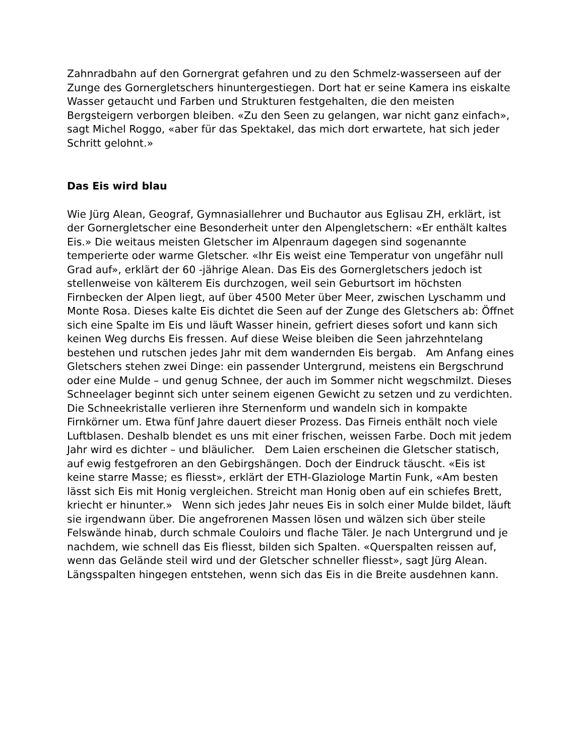Zahnradbahn auf den Gornergrat gefahren und zu den Schmelz-wasserseen auf der Zunge des Gornergletschers hinuntergestiegen. Dort hat er seine Kamera ins eiskalte Wasser getaucht und Farben und Strukturen festgehalten, die den meisten Bergsteigern verborgen bleiben. «Zu den Seen zu gelangen, war nicht ganz einfach», sagt Michel Roggo, «aber für das Spektakel, das mich dort erwartete, hat sich jeder Schritt gelohnt.»
Das Eis wird blau
Wie Jürg Alean, Geograf, Gymnasiallehrer und Buchautor aus Eglisau ZH, erklärt, ist der Gornergletscher eine Besonderheit unter den Alpengletschern: «Er enthält kaltes Eis.» Die weitaus meisten Gletscher im Alpenraum dagegen sind sogenannte temperierte oder warme Gletscher. «Ihr Eis weist eine Temperatur von ungefähr null Grad auf», erklärt der 60 -jährige Alean. Das Eis des Gornergletschers jedoch ist stellenweise von kälterem Eis durchzogen, weil sein Geburtsort im höchsten Firnbecken der Alpen liegt, auf über 4500 Meter über Meer, zwischen Lyschamm und Monte Rosa. Dieses kalte Eis dichtet die Seen auf der Zunge des Gletschers ab: Öffnet sich eine Spalte im Eis und läuft Wasser hinein, gefriert dieses sofort und kann sich keinen Weg durchs Eis fressen. Auf diese Weise bleiben die Seen jahrzehntelang bestehen und rutschen jedes Jahr mit dem wandernden Eis bergab. Am Anfang eines Gletschers stehen zwei Dinge: ein passender Untergrund, meistens ein Bergschrund oder eine Mulde – und genug Schnee, der auch im Sommer nicht wegschmilzt. Dieses Schneelager beginnt sich unter seinem eigenen Gewicht zu setzen und zu verdichten. Die Schneekristalle verlieren ihre Sternenform und wandeln sich in kompakte Firnkörner um. Etwa fünf Jahre dauert dieser Prozess. Das Firneis enthält noch viele Luftblasen. Deshalb blendet es uns mit einer frischen, weissen Farbe. Doch mit jedem Jahr wird es dichter – und bläulicher. Dem Laien erscheinen die Gletscher statisch, auf ewig festgefroren an den Gebirgshängen. Doch der Eindruck täuscht. «Eis ist keine starre Masse; es fliesst», erklärt der ETH-Glaziologe Martin Funk, «Am besten lässt sich Eis mit Honig vergleichen. Streicht man Honig oben auf ein schiefes Brett, kriecht er hinunter.» Wenn sich jedes Jahr neues Eis in solch einer Mulde bildet, läuft sie irgendwann über. Die angefrorenen Massen lösen und wälzen sich über steile Felswände hinab, durch schmale Couloirs und flache Täler. Je nach Untergrund und je nachdem, wie schnell das Eis fliesst, bilden sich Spalten. «Querspalten reissen auf, wenn das Gelände steil wird und der Gletscher schneller fliesst», sagt Jürg Alean. Längsspalten hingegen entstehen, wenn sich das Eis in die Breite ausdehnen kann.